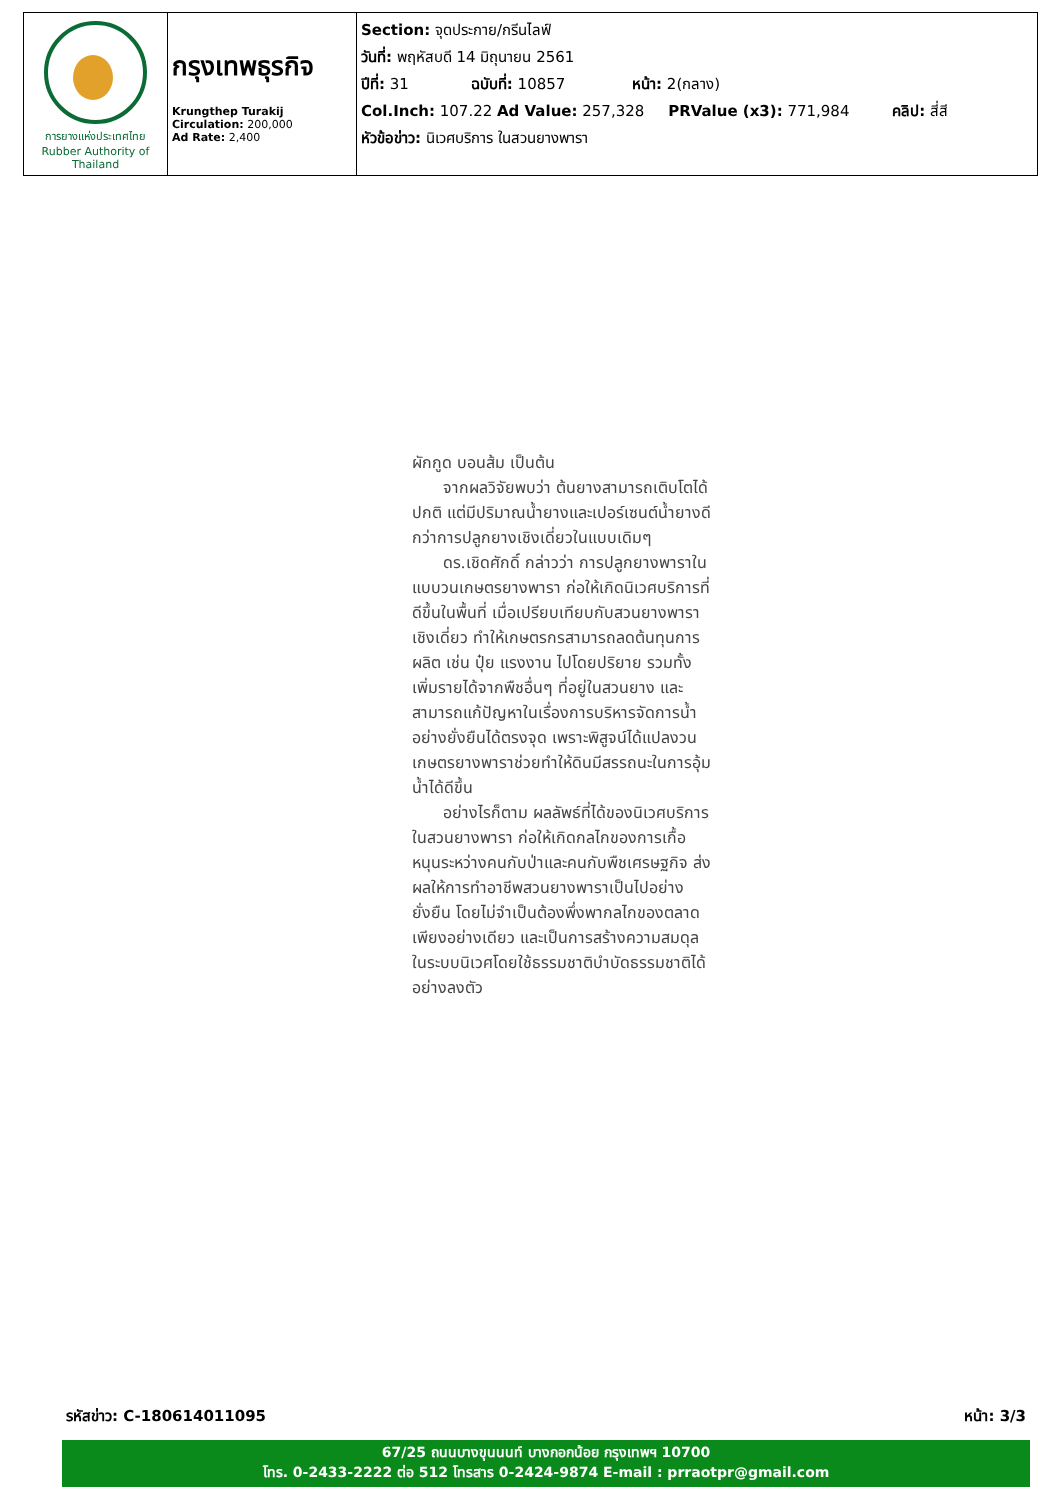| การยางแห่งประเทศไทย Rubber Authority of Thailand | กรุงเทพธุรกิจ Krungthep Turakij Circulation: 200,000 Ad Rate: 2,400 | Section: จุดประกาย/กรีนไลฟ์ วันที่: พฤหัสบดี 14 มิถุนายน 2561 ปีที่: 31 ฉบับที่: 10857 หน้า: 2(กลาง) Col.Inch: 107.22 Ad Value: 257,328 PRValue (x3): 771,984 คลิป: สี่สี หัวข้อข่าว: นิเวศบริการ ในสวนยางพารา |
ผักกูด บอนส้ม เป็นต้น
จากผลวิจัยพบว่า ต้นยางสามารถเติบโตได้ปกติ แต่มีปริมาณน้ำยางและเปอร์เซนต์น้ำยางดีกว่าการปลูกยางเชิงเดี่ยวในแบบเดิมๆ
ดร.เชิดศักดิ์ กล่าวว่า การปลูกยางพาราในแบบวนเกษตรยางพารา ก่อให้เกิดนิเวศบริการที่ดีขึ้นในพื้นที่ เมื่อเปรียบเทียบกับสวนยางพาราเชิงเดี่ยว ทำให้เกษตรกรสามารถลดต้นทุนการผลิต เช่น ปุ๋ย แรงงาน ไปโดยปริยาย รวมทั้งเพิ่มรายได้จากพืชอื่นๆ ที่อยู่ในสวนยาง และสามารถแก้ปัญหาในเรื่องการบริหารจัดการน้ำอย่างยั่งยืนได้ตรงจุด เพราะพิสูจน์ได้แปลงวนเกษตรยางพาราช่วยทำให้ดินมีสรรถนะในการอุ้มน้ำได้ดีขึ้น
อย่างไรก็ตาม ผลลัพธ์ที่ได้ของนิเวศบริการในสวนยางพารา ก่อให้เกิดกลไกของการเกื้อหนุนระหว่างคนกับป่าและคนกับพืชเศรษฐกิจ ส่งผลให้การทำอาชีพสวนยางพาราเป็นไปอย่างยั่งยืน โดยไม่จำเป็นต้องพึ่งพากลไกของตลาดเพียงอย่างเดียว และเป็นการสร้างความสมดุลในระบบนิเวศโดยใช้ธรรมชาติบำบัดธรรมชาติได้อย่างลงตัว
รหัสข่าว: C-180614011095 หน้า: 3/3
67/25 ถนนบางขุนนนท์ บางกอกน้อย กรุงเทพฯ 10700
โทร. 0-2433-2222 ต่อ 512 โทรสาร 0-2424-9874 E-mail : prraotpr@gmail.com